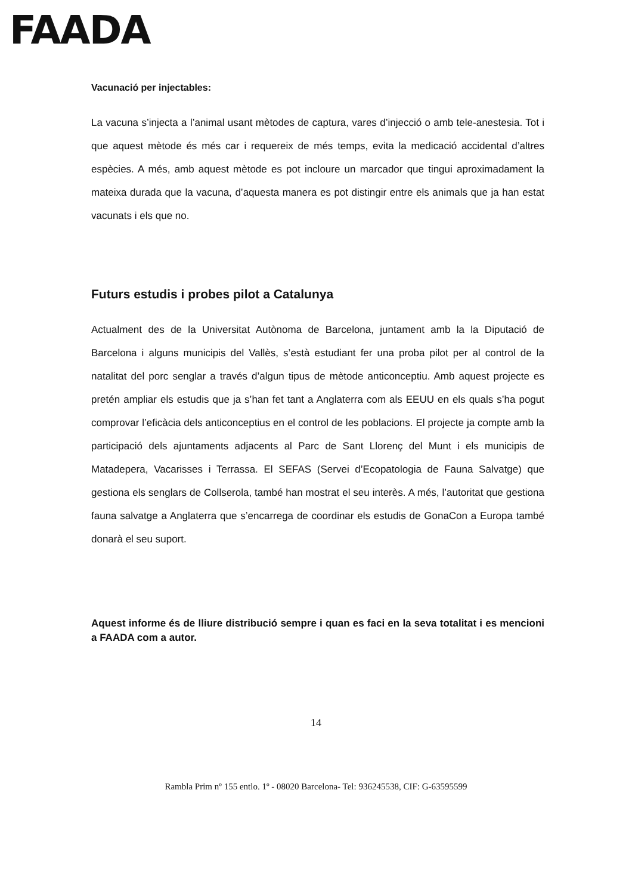FAADA
Vacunació per injectables:
La vacuna s’injecta a l’animal usant mètodes de captura, vares d’injecció o amb tele-anestesia. Tot i que aquest mètode és més car i requereix de més temps, evita la medicació accidental d’altres espècies. A més, amb aquest mètode es pot incloure un marcador que tingui aproximadament la mateixa durada que la vacuna, d’aquesta manera es pot distingir entre els animals que ja han estat vacunats i els que no.
Futurs estudis i probes pilot a Catalunya
Actualment des de la Universitat Autònoma de Barcelona, juntament amb la la Diputació de Barcelona i alguns municipis del Vallès, s’està estudiant fer una proba pilot per al control de la natalitat del porc senglar a través d’algun tipus de mètode anticonceptiu. Amb aquest projecte es pretén ampliar els estudis que ja s’han fet tant a Anglaterra com als EEUU en els quals s’ha pogut comprovar l’eficàcia dels anticonceptius en el control de les poblacions. El projecte ja compte amb la participació dels ajuntaments adjacents al Parc de Sant Llorenç del Munt i els municipis de Matadepera, Vacarisses i Terrassa. El SEFAS (Servei d’Ecopatologia de Fauna Salvatge) que gestiona els senglars de Collserola, també han mostrat el seu interès. A més, l’autoritat que gestiona fauna salvatge a Anglaterra que s’encarrega de coordinar els estudis de GonaCon a Europa també donarà el seu suport.
Aquest informe és de lliure distribució sempre i quan es faci en la seva totalitat i es mencioni a FAADA com a autor.
14
Rambla Prim nº 155 entlo. 1º - 08020 Barcelona- Tel: 936245538, CIF: G-63595599